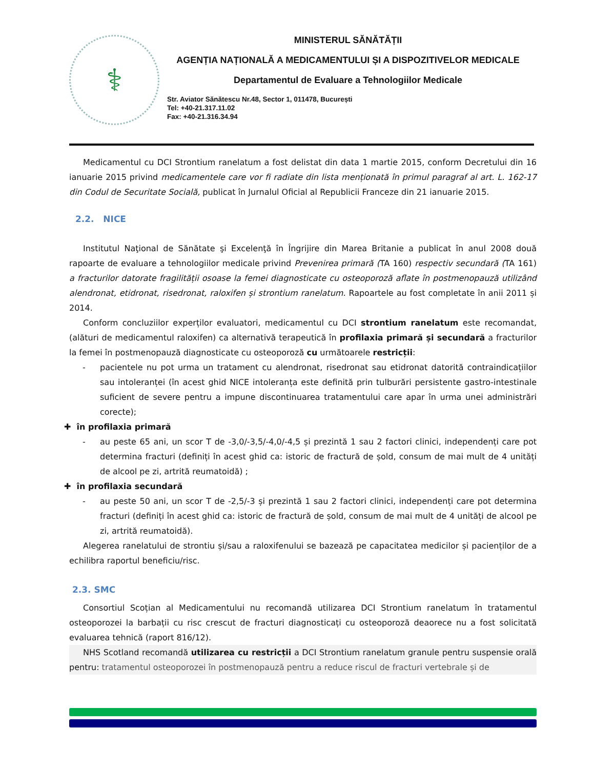⚕
MINISTERUL SĂNĂTĂȚII
AGENȚIA NAȚIONALĂ A MEDICAMENTULUI ȘI A DISPOZITIVELOR MEDICALE
Departamentul de Evaluare a Tehnologiilor Medicale
Str. Aviator Sănătescu Nr.48, Sector 1, 011478, București
Tel: +40-21.317.11.02
Fax: +40-21.316.34.94
Medicamentul cu DCI Strontium ranelatum a fost delistat din data 1 martie 2015, conform Decretului din 16 ianuarie 2015 privind medicamentele care vor fi radiate din lista menționată în primul paragraf al art. L. 162-17 din Codul de Securitate Socială, publicat în Jurnalul Oficial al Republicii Franceze din 21 ianuarie 2015.
2.2. NICE
Institutul Naţional de Sănătate şi Excelenţă în Îngrijire din Marea Britanie a publicat în anul 2008 două rapoarte de evaluare a tehnologiilor medicale privind Prevenirea primară (TA 160) respectiv secundară (TA 161) a fracturilor datorate fragilității osoase la femei diagnosticate cu osteoporoză aflate în postmenopauză utilizând alendronat, etidronat, risedronat, raloxifen și strontium ranelatum. Rapoartele au fost completate în anii 2011 și 2014.
Conform concluziilor experților evaluatori, medicamentul cu DCI strontium ranelatum este recomandat, (alături de medicamentul raloxifen) ca alternativă terapeutică în profilaxia primară și secundară a fracturilor la femei în postmenopauză diagnosticate cu osteoporoză cu următoarele restricții:
- pacientele nu pot urma un tratament cu alendronat, risedronat sau etidronat datorită contraindicațiilor sau intoleranței (în acest ghid NICE intoleranța este definită prin tulburări persistente gastro-intestinale suficient de severe pentru a impune discontinuarea tratamentului care apar în urma unei administrări corecte);
✚ în profilaxia primară
- au peste 65 ani, un scor T de -3,0/-3,5/-4,0/-4,5 și prezintă 1 sau 2 factori clinici, independenți care pot determina fracturi (definiți în acest ghid ca: istoric de fractură de șold, consum de mai mult de 4 unități de alcool pe zi, artrită reumatoidă) ;
✚ în profilaxia secundară
- au peste 50 ani, un scor T de -2,5/-3 și prezintă 1 sau 2 factori clinici, independenți care pot determina fracturi (definiți în acest ghid ca: istoric de fractură de șold, consum de mai mult de 4 unități de alcool pe zi, artrită reumatoidă).
Alegerea ranelatului de strontiu și/sau a raloxifenului se bazează pe capacitatea medicilor și pacienților de a echilibra raportul beneficiu/risc.
2.3. SMC
Consortiul Scoțian al Medicamentului nu recomandă utilizarea DCI Strontium ranelatum în tratamentul osteoporozei la barbații cu risc crescut de fracturi diagnosticați cu osteoporoză deaorece nu a fost solicitată evaluarea tehnică (raport 816/12).
NHS Scotland recomandă utilizarea cu restricții a DCI Strontium ranelatum granule pentru suspensie orală pentru: tratamentul osteoporozei în postmenopauză pentru a reduce riscul de fracturi vertebrale și de